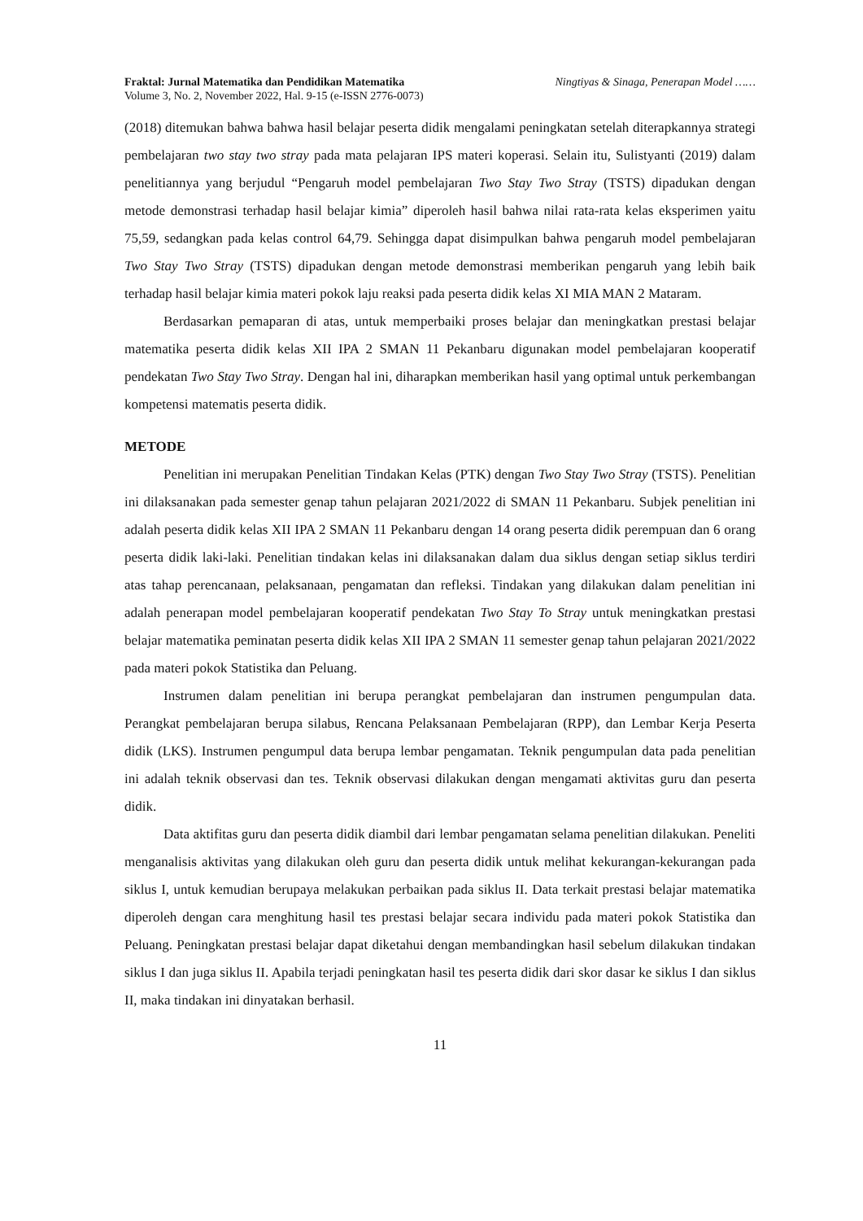Fraktal: Jurnal Matematika dan Pendidikan Matematika
Volume 3, No. 2, November 2022, Hal. 9-15 (e-ISSN 2776-0073)
Ningtiyas & Sinaga, Penerapan Model ……
(2018) ditemukan bahwa bahwa hasil belajar peserta didik mengalami peningkatan setelah diterapkannya strategi pembelajaran two stay two stray pada mata pelajaran IPS materi koperasi. Selain itu, Sulistyanti (2019) dalam penelitiannya yang berjudul “Pengaruh model pembelajaran Two Stay Two Stray (TSTS) dipadukan dengan metode demonstrasi terhadap hasil belajar kimia” diperoleh hasil bahwa nilai rata-rata kelas eksperimen yaitu 75,59, sedangkan pada kelas control 64,79. Sehingga dapat disimpulkan bahwa pengaruh model pembelajaran Two Stay Two Stray (TSTS) dipadukan dengan metode demonstrasi memberikan pengaruh yang lebih baik terhadap hasil belajar kimia materi pokok laju reaksi pada peserta didik kelas XI MIA MAN 2 Mataram.
Berdasarkan pemaparan di atas, untuk memperbaiki proses belajar dan meningkatkan prestasi belajar matematika peserta didik kelas XII IPA 2 SMAN 11 Pekanbaru digunakan model pembelajaran kooperatif pendekatan Two Stay Two Stray. Dengan hal ini, diharapkan memberikan hasil yang optimal untuk perkembangan kompetensi matematis peserta didik.
METODE
Penelitian ini merupakan Penelitian Tindakan Kelas (PTK) dengan Two Stay Two Stray (TSTS). Penelitian ini dilaksanakan pada semester genap tahun pelajaran 2021/2022 di SMAN 11 Pekanbaru. Subjek penelitian ini adalah peserta didik kelas XII IPA 2 SMAN 11 Pekanbaru dengan 14 orang peserta didik perempuan dan 6 orang peserta didik laki-laki. Penelitian tindakan kelas ini dilaksanakan dalam dua siklus dengan setiap siklus terdiri atas tahap perencanaan, pelaksanaan, pengamatan dan refleksi. Tindakan yang dilakukan dalam penelitian ini adalah penerapan model pembelajaran kooperatif pendekatan Two Stay To Stray untuk meningkatkan prestasi belajar matematika peminatan peserta didik kelas XII IPA 2 SMAN 11 semester genap tahun pelajaran 2021/2022 pada materi pokok Statistika dan Peluang.
Instrumen dalam penelitian ini berupa perangkat pembelajaran dan instrumen pengumpulan data. Perangkat pembelajaran berupa silabus, Rencana Pelaksanaan Pembelajaran (RPP), dan Lembar Kerja Peserta didik (LKS). Instrumen pengumpul data berupa lembar pengamatan. Teknik pengumpulan data pada penelitian ini adalah teknik observasi dan tes. Teknik observasi dilakukan dengan mengamati aktivitas guru dan peserta didik.
Data aktifitas guru dan peserta didik diambil dari lembar pengamatan selama penelitian dilakukan. Peneliti menganalisis aktivitas yang dilakukan oleh guru dan peserta didik untuk melihat kekurangan-kekurangan pada siklus I, untuk kemudian berupaya melakukan perbaikan pada siklus II. Data terkait prestasi belajar matematika diperoleh dengan cara menghitung hasil tes prestasi belajar secara individu pada materi pokok Statistika dan Peluang. Peningkatan prestasi belajar dapat diketahui dengan membandingkan hasil sebelum dilakukan tindakan siklus I dan juga siklus II. Apabila terjadi peningkatan hasil tes peserta didik dari skor dasar ke siklus I dan siklus II, maka tindakan ini dinyatakan berhasil.
11